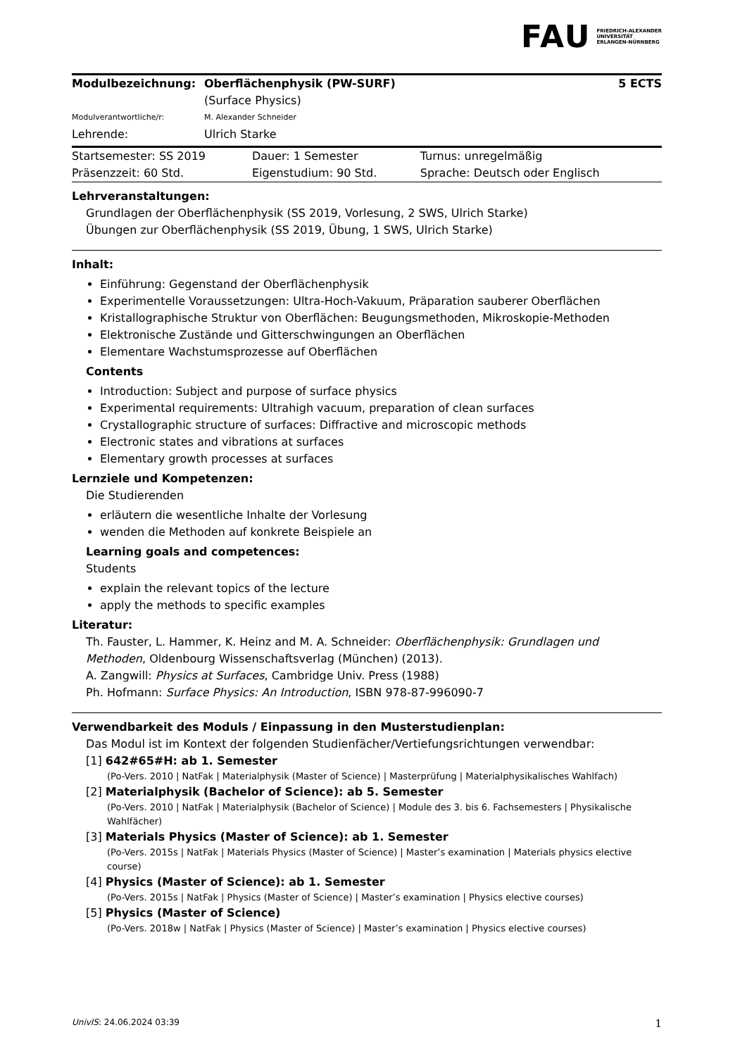FAU FRIEDRICH-ALEXANDER
UNIVERSITÄT
ERLANGEN-NÜRNBERG
| Modulbezeichnung: | Oberflächenphysik (PW-SURF) (Surface Physics) | 5 ECTS |
| Modulverantwortliche/r: | M. Alexander Schneider | |
| Lehrende: | Ulrich Starke | |
| Startsemester: SS 2019 | Dauer: 1 Semester | Turnus: unregelmäßig |
| Präsenzzeit: 60 Std. | Eigenstudium: 90 Std. | Sprache: Deutsch oder Englisch |
Lehrveranstaltungen:
Grundlagen der Oberflächenphysik (SS 2019, Vorlesung, 2 SWS, Ulrich Starke)
Übungen zur Oberflächenphysik (SS 2019, Übung, 1 SWS, Ulrich Starke)
Inhalt:
Einführung: Gegenstand der Oberflächenphysik
Experimentelle Voraussetzungen: Ultra-Hoch-Vakuum, Präparation sauberer Oberflächen
Kristallographische Struktur von Oberflächen: Beugungsmethoden, Mikroskopie-Methoden
Elektronische Zustände und Gitterschwingungen an Oberflächen
Elementare Wachstumsprozesse auf Oberflächen
Contents
Introduction: Subject and purpose of surface physics
Experimental requirements: Ultrahigh vacuum, preparation of clean surfaces
Crystallographic structure of surfaces: Diffractive and microscopic methods
Electronic states and vibrations at surfaces
Elementary growth processes at surfaces
Lernziele und Kompetenzen:
Die Studierenden
erläutern die wesentliche Inhalte der Vorlesung
wenden die Methoden auf konkrete Beispiele an
Learning goals and competences:
Students
explain the relevant topics of the lecture
apply the methods to specific examples
Literatur:
Th. Fauster, L. Hammer, K. Heinz and M. A. Schneider: Oberflächenphysik: Grundlagen und Methoden, Oldenbourg Wissenschaftsverlag (München) (2013).
A. Zangwill: Physics at Surfaces, Cambridge Univ. Press (1988)
Ph. Hofmann: Surface Physics: An Introduction, ISBN 978-87-996090-7
Verwendbarkeit des Moduls / Einpassung in den Musterstudienplan:
Das Modul ist im Kontext der folgenden Studienfächer/Vertiefungsrichtungen verwendbar:
[1] 642#65#H: ab 1. Semester
(Po-Vers. 2010 | NatFak | Materialphysik (Master of Science) | Masterprüfung | Materialphysikalisches Wahlfach)
[2] Materialphysik (Bachelor of Science): ab 5. Semester
(Po-Vers. 2010 | NatFak | Materialphysik (Bachelor of Science) | Module des 3. bis 6. Fachsemesters | Physikalische Wahlfächer)
[3] Materials Physics (Master of Science): ab 1. Semester
(Po-Vers. 2015s | NatFak | Materials Physics (Master of Science) | Master’s examination | Materials physics elective course)
[4] Physics (Master of Science): ab 1. Semester
(Po-Vers. 2015s | NatFak | Physics (Master of Science) | Master’s examination | Physics elective courses)
[5] Physics (Master of Science)
(Po-Vers. 2018w | NatFak | Physics (Master of Science) | Master’s examination | Physics elective courses)
UnivIS: 24.06.2024 03:39 1